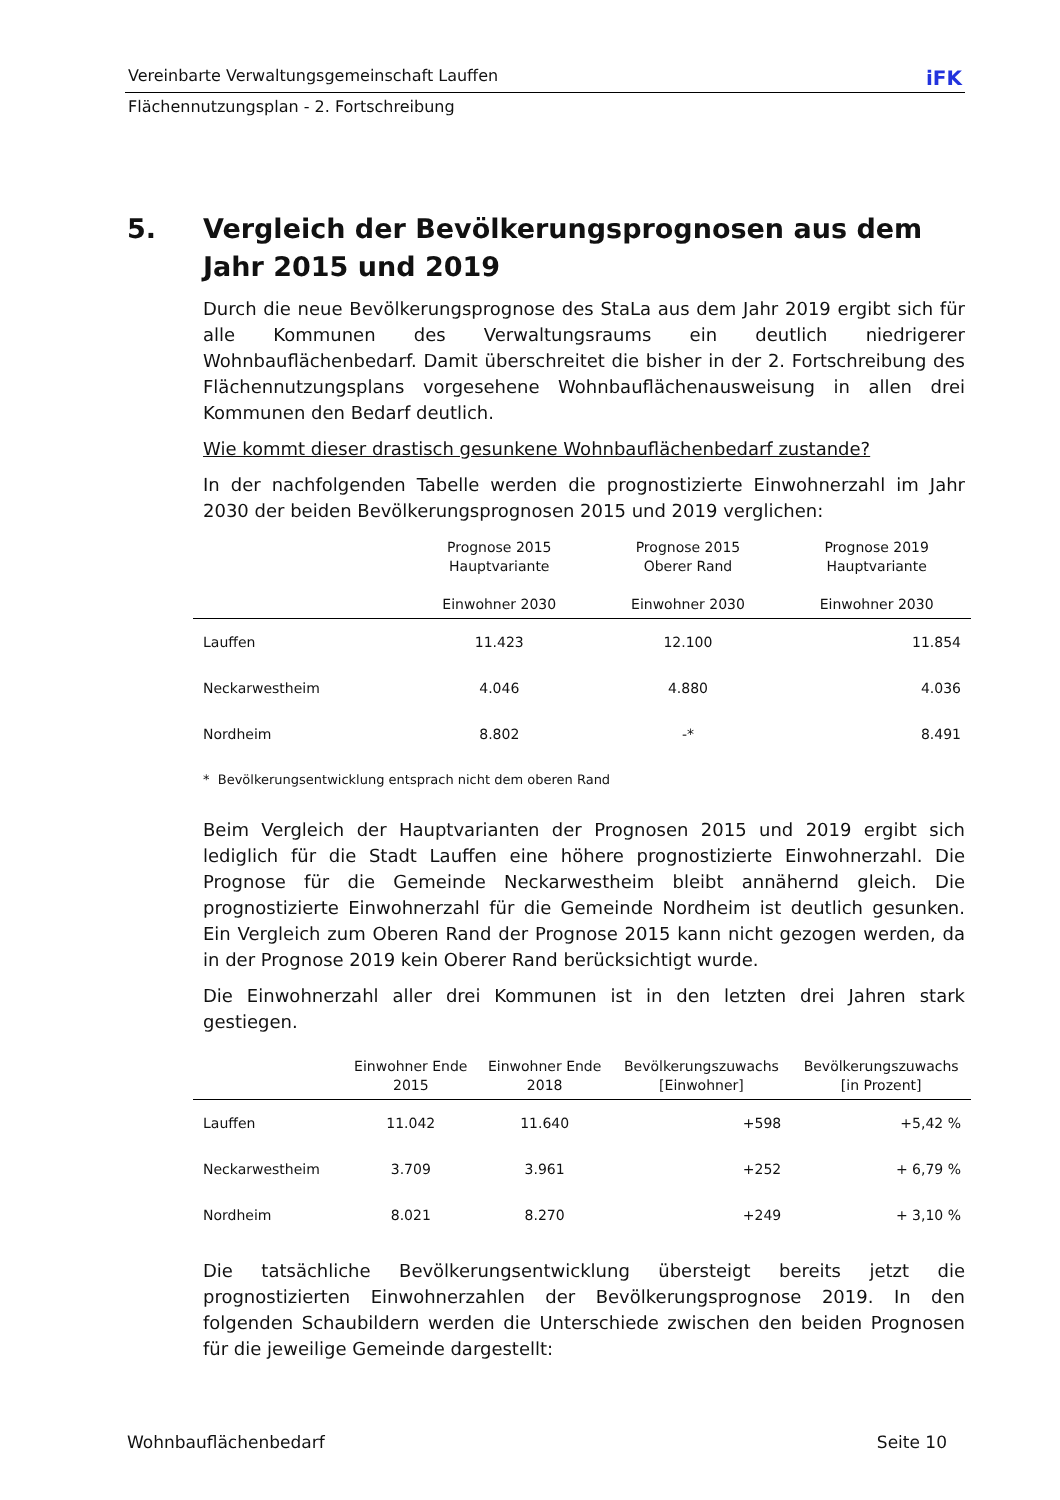Vereinbarte Verwaltungsgemeinschaft Lauffen iFK
Flächennutzungsplan - 2. Fortschreibung
5. Vergleich der Bevölkerungsprognosen aus dem Jahr 2015 und 2019
Durch die neue Bevölkerungsprognose des StaLa aus dem Jahr 2019 ergibt sich für alle Kommunen des Verwaltungsraums ein deutlich niedrigerer Wohnbauflächenbedarf. Damit überschreitet die bisher in der 2. Fortschreibung des Flächennutzungsplans vorgesehene Wohnbauflächenausweisung in allen drei Kommunen den Bedarf deutlich.
Wie kommt dieser drastisch gesunkene Wohnbauflächenbedarf zustande?
In der nachfolgenden Tabelle werden die prognostizierte Einwohnerzahl im Jahr 2030 der beiden Bevölkerungsprognosen 2015 und 2019 verglichen:
| | Prognose 2015 Hauptvariante Einwohner 2030 | Prognose 2015 Oberer Rand Einwohner 2030 | Prognose 2019 Hauptvariante Einwohner 2030 |
| --- | --- | --- | --- |
| Lauffen | 11.423 | 12.100 | 11.854 |
| Neckarwestheim | 4.046 | 4.880 | 4.036 |
| Nordheim | 8.802 | -* | 8.491 |
* Bevölkerungsentwicklung entsprach nicht dem oberen Rand
Beim Vergleich der Hauptvarianten der Prognosen 2015 und 2019 ergibt sich lediglich für die Stadt Lauffen eine höhere prognostizierte Einwohnerzahl. Die Prognose für die Gemeinde Neckarwestheim bleibt annähernd gleich. Die prognostizierte Einwohnerzahl für die Gemeinde Nordheim ist deutlich gesunken. Ein Vergleich zum Oberen Rand der Prognose 2015 kann nicht gezogen werden, da in der Prognose 2019 kein Oberer Rand berücksichtigt wurde.
Die Einwohnerzahl aller drei Kommunen ist in den letzten drei Jahren stark gestiegen.
| | Einwohner Ende 2015 | Einwohner Ende 2018 | Bevölkerungszuwachs [Einwohner] | Bevölkerungszuwachs [in Prozent] |
| --- | --- | --- | --- | --- |
| Lauffen | 11.042 | 11.640 | +598 | +5,42 % |
| Neckarwestheim | 3.709 | 3.961 | +252 | + 6,79 % |
| Nordheim | 8.021 | 8.270 | +249 | + 3,10 % |
Die tatsächliche Bevölkerungsentwicklung übersteigt bereits jetzt die prognostizierten Einwohnerzahlen der Bevölkerungsprognose 2019. In den folgenden Schaubildern werden die Unterschiede zwischen den beiden Prognosen für die jeweilige Gemeinde dargestellt:
Wohnbauflächenbedarf Seite 10